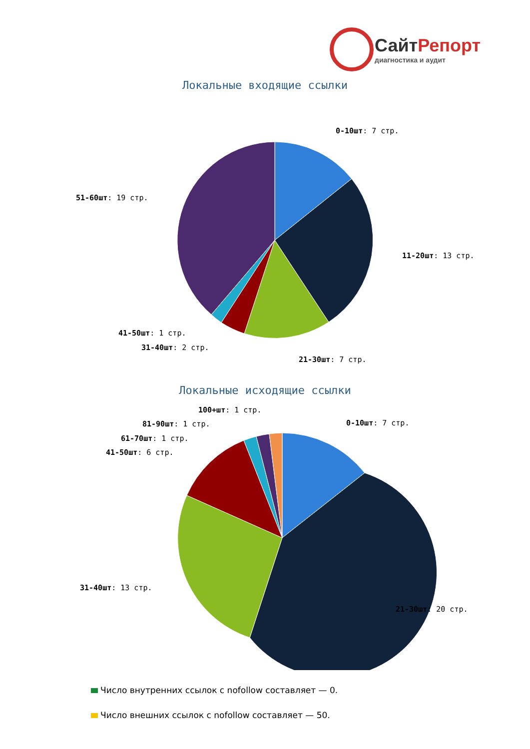СайтРепорт
диагностика и аудит
Локальные входящие ссылки
0-10шт: 7 стр.
11-20шт: 13 стр.
21-30шт: 7 стр.
41-50шт: 1 стр.
31-40шт: 2 стр.
51-60шт: 19 стр.
Локальные исходящие ссылки
100+шт: 1 стр.
0-10шт: 7 стр.
81-90шт: 1 стр.
61-70шт: 1 стр.
41-50шт: 6 стр.
31-40шт: 13 стр.
21-30шт: 20 стр.
Число внутренних ссылок с nofollow составляет — 0.
Число внешних ссылок с nofollow составляет — 50.